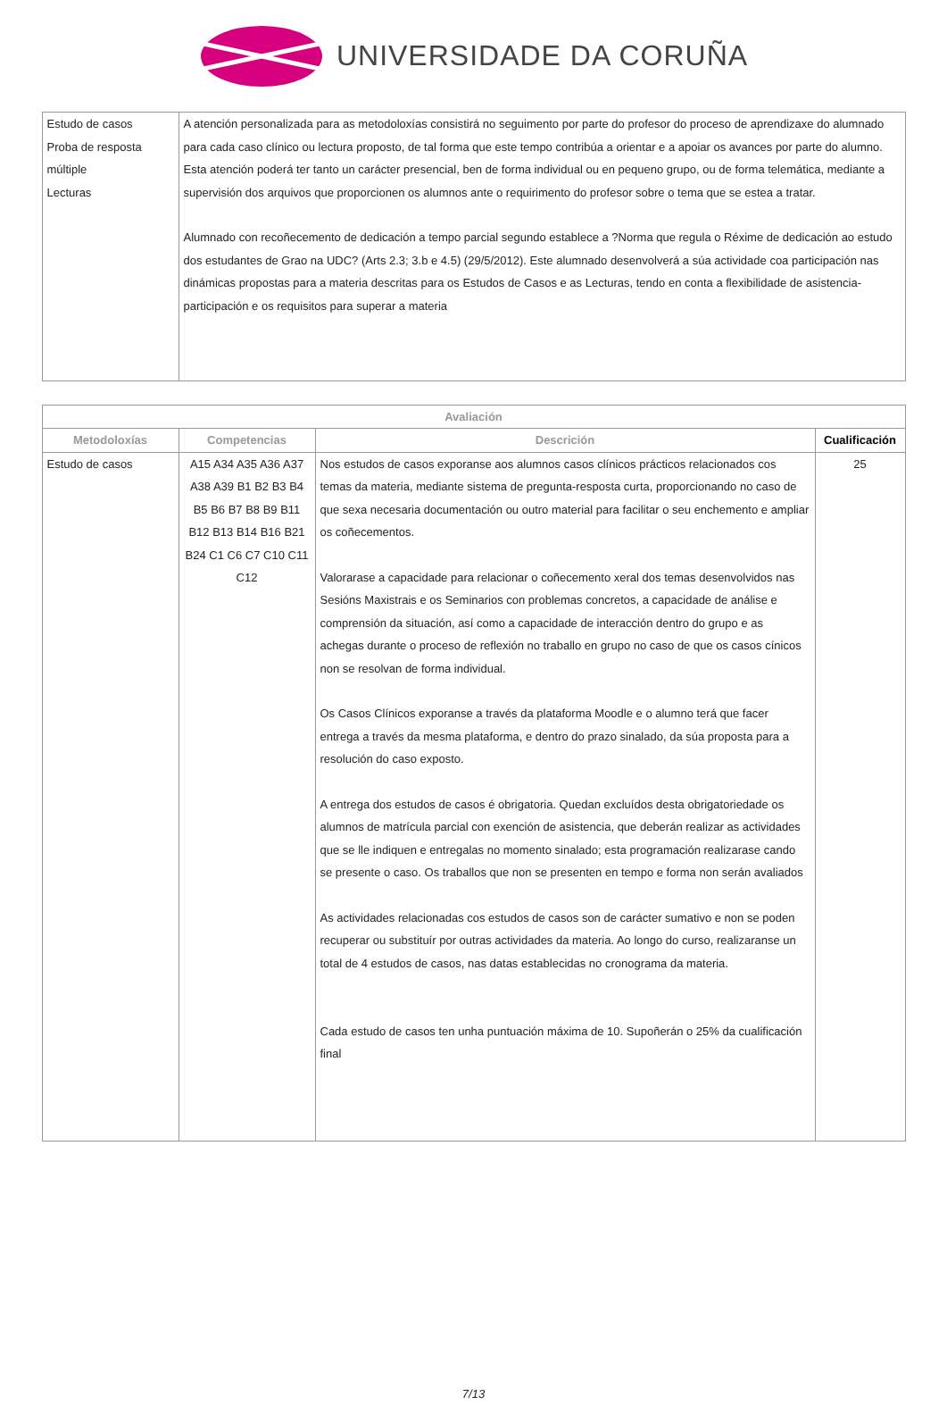UNIVERSIDADE DA CORUÑA
| Estudo de casos Proba de resposta múltiple Lecturas | A atención personalizada para as metodoloxías consistirá no seguimento por parte do profesor do proceso de aprendizaxe do alumnado para cada caso clínico ou lectura proposto, de tal forma que este tempo contribúa a orientar e a apoiar os avances por parte do alumno. Esta atención poderá ter tanto un carácter presencial, ben de forma individual ou en pequeno grupo, ou de forma telemática, mediante a supervisión dos arquivos que proporcionen os alumnos ante o requirimento do profesor sobre o tema que se estea a tratar. Alumnado con recoñecemento de dedicación a tempo parcial segundo establece a ?Norma que regula o Réxime de dedicación ao estudo dos estudantes de Grao na UDC? (Arts 2.3; 3.b e 4.5) (29/5/2012). Este alumnado desenvolverá a súa actividade coa participación nas dinámicas propostas para a materia descritas para os Estudos de Casos e as Lecturas, tendo en conta a flexibilidade de asistencia-participación e os requisitos para superar a materia |
| Avaliación | | | |
| --- | --- | --- | --- |
| Metodoloxías | Competencias | Descrición | Cualificación |
| Estudo de casos | A15 A34 A35 A36 A37 A38 A39 B1 B2 B3 B4 B5 B6 B7 B8 B9 B11 B12 B13 B14 B16 B21 B24 C1 C6 C7 C10 C11 C12 | Nos estudos de casos exporanse aos alumnos casos clínicos prácticos relacionados cos temas da materia, mediante sistema de pregunta-resposta curta, proporcionando no caso de que sexa necesaria documentación ou outro material para facilitar o seu enchemento e ampliar os coñecementos. Valorarase a capacidade para relacionar o coñecemento xeral dos temas desenvolvidos nas Sesións Maxistrais e os Seminarios con problemas concretos, a capacidade de análise e comprensión da situación, así como a capacidade de interacción dentro do grupo e as achegas durante o proceso de reflexión no traballo en grupo no caso de que os casos cínicos non se resolvan de forma individual. Os Casos Clínicos exporanse a través da plataforma Moodle e o alumno terá que facer entrega a través da mesma plataforma, e dentro do prazo sinalado, da súa proposta para a resolución do caso exposto. A entrega dos estudos de casos é obrigatoria. Quedan excluídos desta obrigatoriedade os alumnos de matrícula parcial con exención de asistencia, que deberán realizar as actividades que se lle indiquen e entregalas no momento sinalado; esta programación realizarase cando se presente o caso. Os traballos que non se presenten en tempo e forma non serán avaliados As actividades relacionadas cos estudos de casos son de carácter sumativo e non se poden recuperar ou substituír por outras actividades da materia. Ao longo do curso, realizaranse un total de 4 estudos de casos, nas datas establecidas no cronograma da materia. Cada estudo de casos ten unha puntuación máxima de 10. Supoñerán o 25% da cualificación final | 25 |
7/13